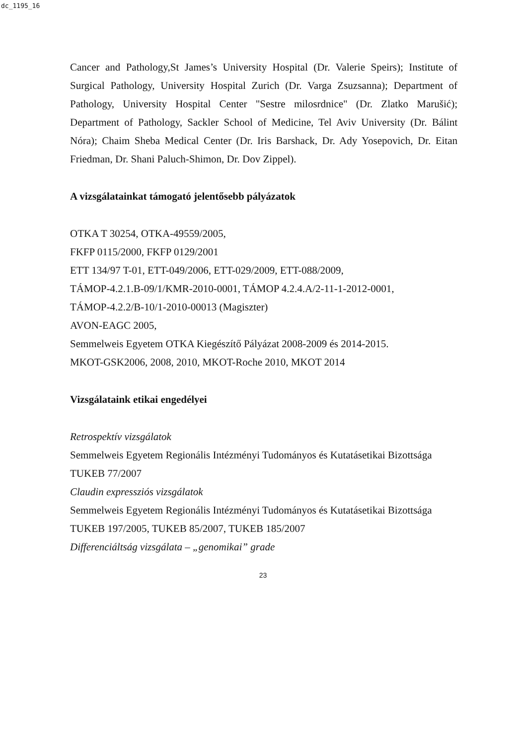dc_1195_16
Cancer and Pathology,St James’s University Hospital (Dr. Valerie Speirs); Institute of Surgical Pathology, University Hospital Zurich (Dr. Varga Zsuzsanna); Department of Pathology, University Hospital Center "Sestre milosrdnice" (Dr. Zlatko Marušić); Department of Pathology, Sackler School of Medicine, Tel Aviv University (Dr. Bálint Nóra); Chaim Sheba Medical Center (Dr. Iris Barshack, Dr. Ady Yosepovich, Dr. Eitan Friedman, Dr. Shani Paluch-Shimon, Dr. Dov Zippel).
A vizsgálatainkat támogató jelentősebb pályázatok
OTKA T 30254, OTKA-49559/2005,
FKFP 0115/2000, FKFP 0129/2001
ETT 134/97 T-01, ETT-049/2006, ETT-029/2009, ETT-088/2009,
TÁMOP-4.2.1.B-09/1/KMR-2010-0001, TÁMOP 4.2.4.A/2-11-1-2012-0001,
TÁMOP-4.2.2/B-10/1-2010-00013 (Magiszter)
AVON-EAGC 2005,
Semmelweis Egyetem OTKA Kiegészítő Pályázat 2008-2009 és 2014-2015.
MKOT-GSK2006, 2008, 2010, MKOT-Roche 2010, MKOT 2014
Vizsgálataink etikai engedélyei
Retrospektív vizsgálatok
Semmelweis Egyetem Regionális Intézményi Tudományos és Kutatásetikai Bizottsága
TUKEB 77/2007
Claudin expressziós vizsgálatok
Semmelweis Egyetem Regionális Intézményi Tudományos és Kutatásetikai Bizottsága
TUKEB 197/2005, TUKEB 85/2007, TUKEB 185/2007
Differenciáltság vizsgálata – „genomikai” grade
23